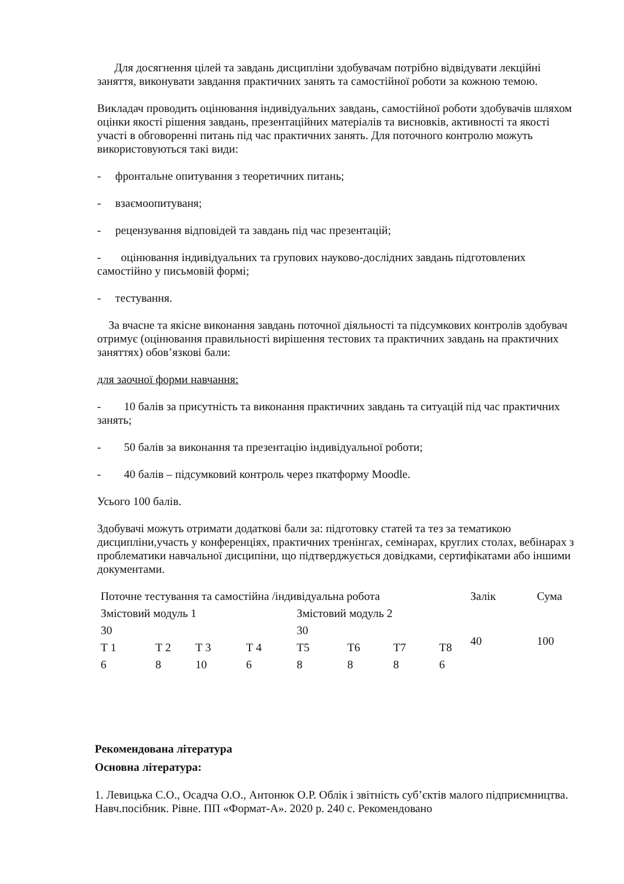Для досягнення цілей та завдань дисципліни здобувачам потрібно відвідувати лекційні заняття, виконувати завдання практичних занять та самостійної роботи за кожною темою.
Викладач проводить оцінювання індивідуальних завдань, самостійної роботи здобувачів шляхом оцінки якості рішення завдань, презентаційних матеріалів та висновків, активності та якості участі в обговоренні питань під час практичних занять. Для поточного контролю можуть використовуються такі види:
- фронтальне опитування з теоретичних питань;
- взаємоопитуваня;
- рецензування відповідей та завдань під час презентацій;
- оцінювання індивідуальних та групових науково-дослідних завдань підготовлених самостійно у письмовій формі;
- тестування.
За вчасне та якісне виконання завдань поточної діяльності та підсумкових контролів здобувач отримує (оцінювання правильності вирішення тестових та практичних завдань на практичних заняттях) обов’язкові бали:
для заочної форми навчання:
- 10 балів за присутність та виконання практичних завдань та ситуацій під час практичних занять;
- 50 балів за виконання та презентацію індивідуальної роботи;
- 40 балів – підсумковий контроль через пкатформу Moodle.
Усього 100 балів.
Здобувачі можуть отримати додаткові бали за: підготовку статей та тез за тематикою дисципліни,участь у конференціях, практичних тренінгах, семінарах, круглих столах, вебінарах з проблематики навчальної дисципіни, що підтверджується довідками, сертифікатами або іншими документами.
| Поточне тестування та самостійна /індивідуальна робота | | | | | | | | Залік | Сума |
| Змістовий модуль 1 | | | | Змістовий модуль 2 | | | | 40 | 100 |
| 30 | | | | 30 | | | | | |
| Т 1 | Т 2 | Т 3 | Т 4 | Т5 | Т6 | Т7 | Т8 | | |
| 6 | 8 | 10 | 6 | 8 | 8 | 8 | 6 | | |
Рекомендована література
Основна література:
1. Левицька С.О., Осадча О.О., Антонюк О.Р. Облік і звітність суб’єктів малого підприємництва. Навч.посібник. Рівне. ПП «Формат-А». 2020 р. 240 с. Рекомендовано